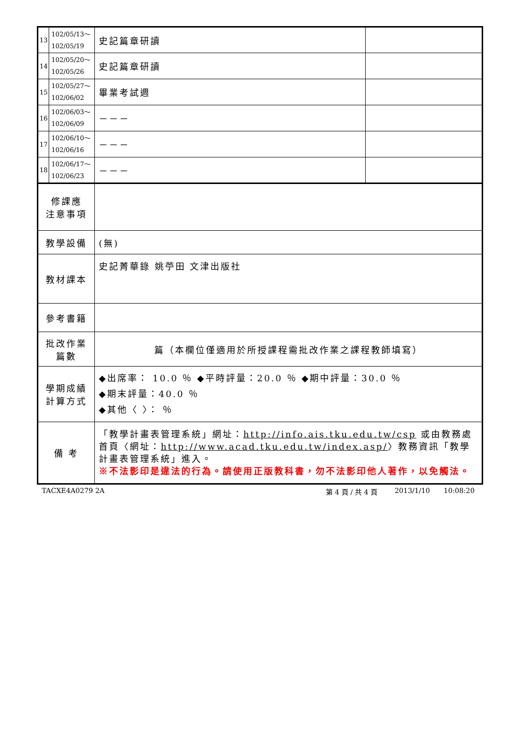| 13 | 102/05/13～ 102/05/19 | 史記篇章研讀 | |
| 14 | 102/05/20～ 102/05/26 | 史記篇章研讀 | |
| 15 | 102/05/27～ 102/06/02 | 畢業考試週 | |
| 16 | 102/06/03～ 102/06/09 | －－－ | |
| 17 | 102/06/10～ 102/06/16 | －－－ | |
| 18 | 102/06/17～ 102/06/23 | －－－ | |
| 修課應 注意事項 | | | |
| 教學設備 | | (無) | |
| 教材課本 | | 史記菁華錄 姚苧田 文津出版社 | |
| 參考書籍 | | | |
| 批改作業 篇數 | | 篇（本欄位僅適用於所授課程需批改作業之課程教師填寫） | |
| 學期成績 計算方式 | | ◆出席率： 10.0 ％ ◆平時評量：20.0 ％ ◆期中評量：30.0 ％ ◆期末評量：40.0 ％ ◆其他〈 〉： ％ | |
| 備 考 | | 「教學計畫表管理系統」網址： http://info.ais.tku.edu.tw/csp 或由教務處首頁〈網址： http://www.acad.tku.edu.tw/index.asp/ 〉教務資訊「教學計畫表管理系統」進入。 ※不法影印是違法的行為。請使用正版教科書，勿不法影印他人著作，以免觸法。 | |
TACXE4A0279 2A 第 4 頁 / 共 4 頁 2013/1/10 10:08:20